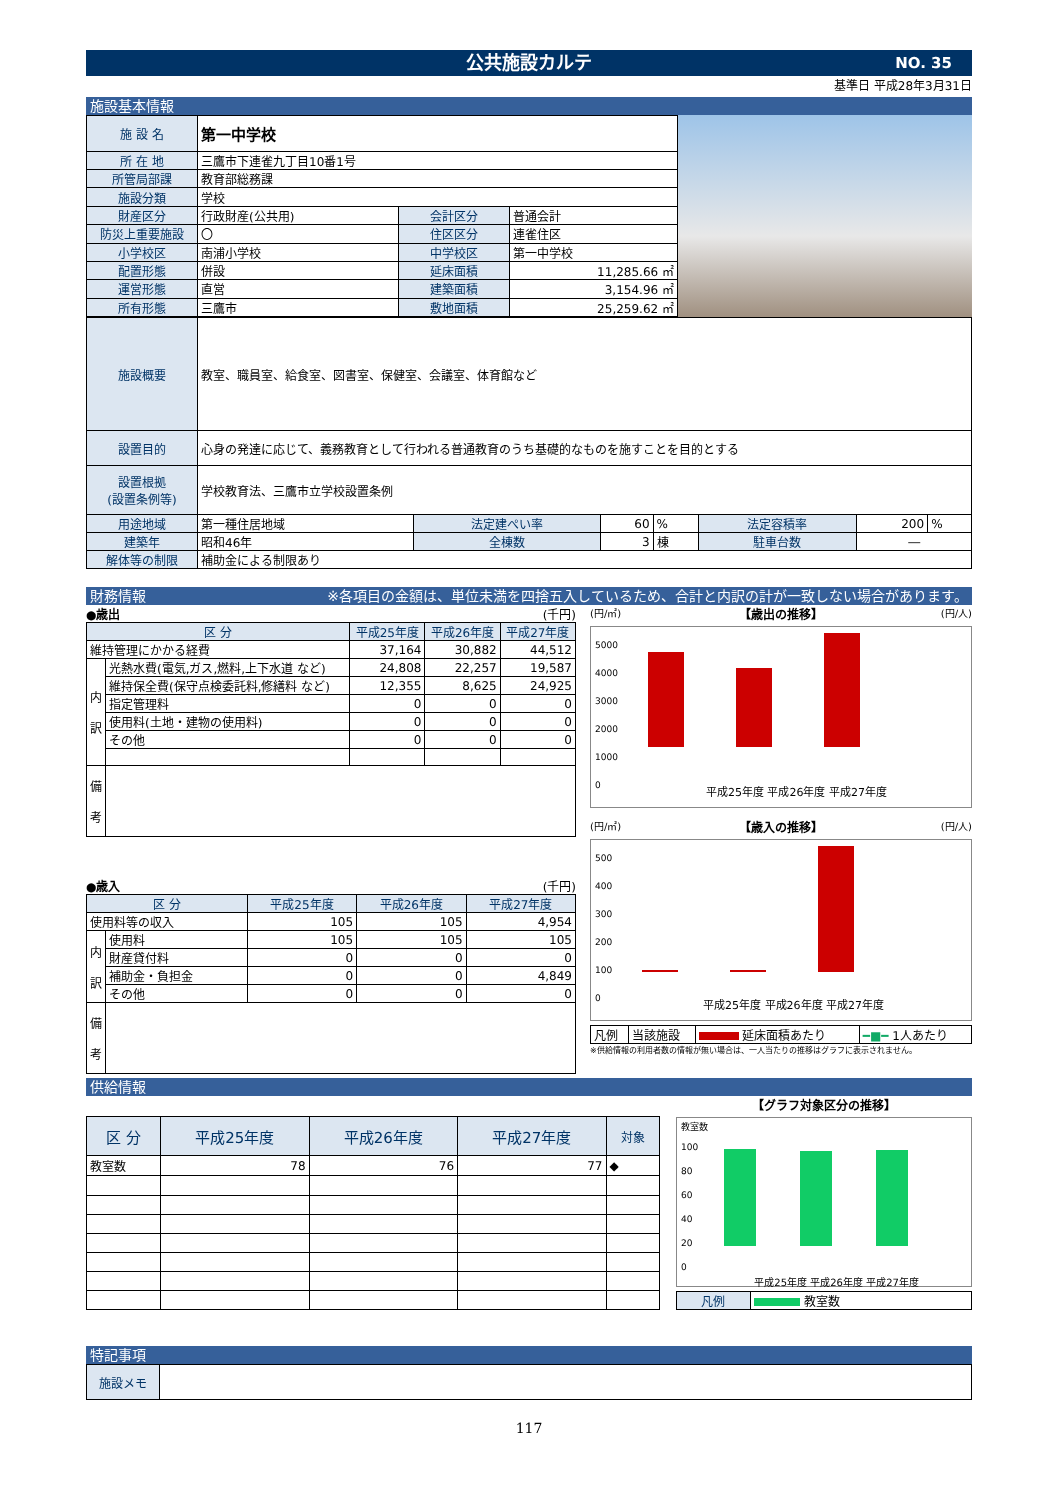公共施設カルテ NO. 35
基準日 平成28年3月31日
施設基本情報
| 施 設 名 | 第一中学校 | | |
| 所 在 地 | 三鷹市下連雀九丁目10番1号 | | |
| 所管局部課 | 教育部総務課 | | |
| 施設分類 | 学校 | | |
| 財産区分 | 行政財産(公共用) | 会計区分 | 普通会計 |
| 防災上重要施設 | 〇 | 住区区分 | 連雀住区 |
| 小学校区 | 南浦小学校 | 中学校区 | 第一中学校 |
| 配置形態 | 併設 | 延床面積 | 11,285.66 ㎡ |
| 運営形態 | 直営 | 建築面積 | 3,154.96 ㎡ |
| 所有形態 | 三鷹市 | 敷地面積 | 25,259.62 ㎡ |
| 施設概要 | 教室、職員室、給食室、図書室、保健室、会議室、体育館など | | | | | | |
| 設置目的 | 心身の発達に応じて、義務教育として行われる普通教育のうち基礎的なものを施すことを目的とする | | | | | | |
| 設置根拠 (設置条例等) | 学校教育法、三鷹市立学校設置条例 | | | | | | |
| 用途地域 | 第一種住居地域 | 法定建ぺい率 | 60 | % | 法定容積率 | 200 | % |
| 建築年 | 昭和46年 | 全棟数 | 3 | 棟 | 駐車台数 | ― | |
| 解体等の制限 | 補助金による制限あり | | | | | | |
財務情報 ※各項目の金額は、単位未満を四捨五入しているため、合計と内訳の計が一致しない場合があります。
●歳出 (千円)
| 区 分 | | 平成25年度 | 平成26年度 | 平成27年度 |
| --- | --- | --- | --- | --- |
| 維持管理にかかる経費 | | 37,164 | 30,882 | 44,512 |
| 内 訳 | 光熱水費(電気,ガス,燃料,上下水道 など) | 24,808 | 22,257 | 19,587 |
| | 維持保全費(保守点検委託料,修繕料 など) | 12,355 | 8,625 | 24,925 |
| | 指定管理料 | 0 | 0 | 0 |
| | 使用料(土地・建物の使用料) | 0 | 0 | 0 |
| | その他 | 0 | 0 | 0 |
| 備 考 | | | | |
●歳入 (千円)
| 区 分 | | 平成25年度 | 平成26年度 | 平成27年度 |
| --- | --- | --- | --- | --- |
| 使用料等の収入 | | 105 | 105 | 4,954 |
| 内 訳 | 使用料 | 105 | 105 | 105 |
| | 財産貸付料 | 0 | 0 | 0 |
| | 補助金・負担金 | 0 | 0 | 4,849 |
| | その他 | 0 | 0 | 0 |
| 備 考 | | | | |
(円/㎡) 【歳出の推移】 (円/人)
5000
4000
3000
2000
1000
0
平成25年度 平成26年度 平成27年度
(円/㎡) 【歳入の推移】 (円/人)
500
400
300
200
100
0
平成25年度 平成26年度 平成27年度
| 凡例 | 当該施設 | 延床面積あたり | ━■━ 1人あたり |
※供給情報の利用者数の情報が無い場合は、一人当たりの推移はグラフに表示されません。
供給情報
| 区 分 | 平成25年度 | 平成26年度 | 平成27年度 | 対象 |
| --- | --- | --- | --- | --- |
| 教室数 | 78 | 76 | 77 | ◆ |
【グラフ対象区分の推移】
教室数
100
80
60
40
20
0
平成25年度 平成26年度 平成27年度
| 凡例 | 教室数 |
特記事項
| 施設メモ | |
117